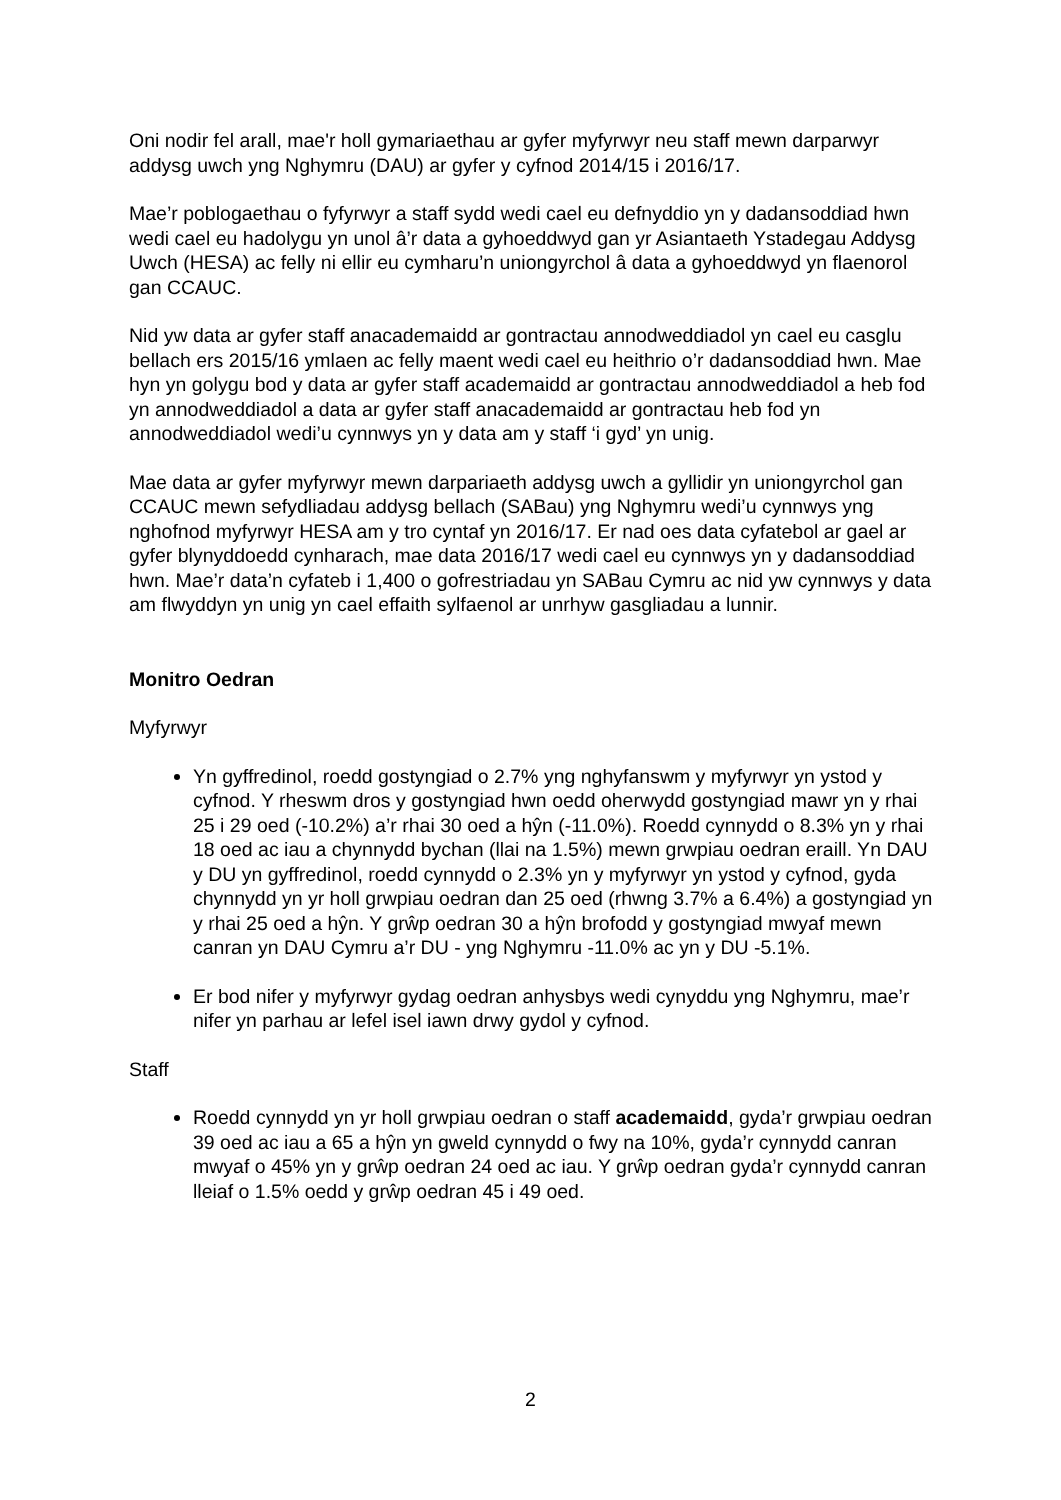Oni nodir fel arall, mae'r holl gymariaethau ar gyfer myfyrwyr neu staff mewn darparwyr addysg uwch yng Nghymru (DAU) ar gyfer y cyfnod 2014/15 i 2016/17.
Mae’r poblogaethau o fyfyrwyr a staff sydd wedi cael eu defnyddio yn y dadansoddiad hwn wedi cael eu hadolygu yn unol â’r data a gyhoeddwyd gan yr Asiantaeth Ystadegau Addysg Uwch (HESA) ac felly ni ellir eu cymharu’n uniongyrchol â data a gyhoeddwyd yn flaenorol gan CCAUC.
Nid yw data ar gyfer staff anacademaidd ar gontractau annodweddiadol yn cael eu casglu bellach ers 2015/16 ymlaen ac felly maent wedi cael eu heithrio o’r dadansoddiad hwn. Mae hyn yn golygu bod y data ar gyfer staff academaidd ar gontractau annodweddiadol a heb fod yn annodweddiadol a data ar gyfer staff anacademaidd ar gontractau heb fod yn annodweddiadol wedi’u cynnwys yn y data am y staff ‘i gyd’ yn unig.
Mae data ar gyfer myfyrwyr mewn darpariaeth addysg uwch a gyllidir yn uniongyrchol gan CCAUC mewn sefydliadau addysg bellach (SABau) yng Nghymru wedi’u cynnwys yng nghofnod myfyrwyr HESA am y tro cyntaf yn 2016/17. Er nad oes data cyfatebol ar gael ar gyfer blynyddoedd cynharach, mae data 2016/17 wedi cael eu cynnwys yn y dadansoddiad hwn. Mae’r data’n cyfateb i 1,400 o gofrestriadau yn SABau Cymru ac nid yw cynnwys y data am flwyddyn yn unig yn cael effaith sylfaenol ar unrhyw gasgliadau a lunnir.
Monitro Oedran
Myfyrwyr
Yn gyffredinol, roedd gostyngiad o 2.7% yng nghyfanswm y myfyrwyr yn ystod y cyfnod. Y rheswm dros y gostyngiad hwn oedd oherwydd gostyngiad mawr yn y rhai 25 i 29 oed (-10.2%) a’r rhai 30 oed a hŷn (-11.0%). Roedd cynnydd o 8.3% yn y rhai 18 oed ac iau a chynnydd bychan (llai na 1.5%) mewn grwpiau oedran eraill. Yn DAU y DU yn gyffredinol, roedd cynnydd o 2.3% yn y myfyrwyr yn ystod y cyfnod, gyda chynnydd yn yr holl grwpiau oedran dan 25 oed (rhwng 3.7% a 6.4%) a gostyngiad yn y rhai 25 oed a hŷn. Y grŵp oedran 30 a hŷn brofodd y gostyngiad mwyaf mewn canran yn DAU Cymru a’r DU - yng Nghymru -11.0% ac yn y DU -5.1%.
Er bod nifer y myfyrwyr gydag oedran anhysbys wedi cynyddu yng Nghymru, mae’r nifer yn parhau ar lefel isel iawn drwy gydol y cyfnod.
Staff
Roedd cynnydd yn yr holl grwpiau oedran o staff academaidd, gyda’r grwpiau oedran 39 oed ac iau a 65 a hŷn yn gweld cynnydd o fwy na 10%, gyda’r cynnydd canran mwyaf o 45% yn y grŵp oedran 24 oed ac iau. Y grŵp oedran gyda’r cynnydd canran lleiaf o 1.5% oedd y grŵp oedran 45 i 49 oed.
2